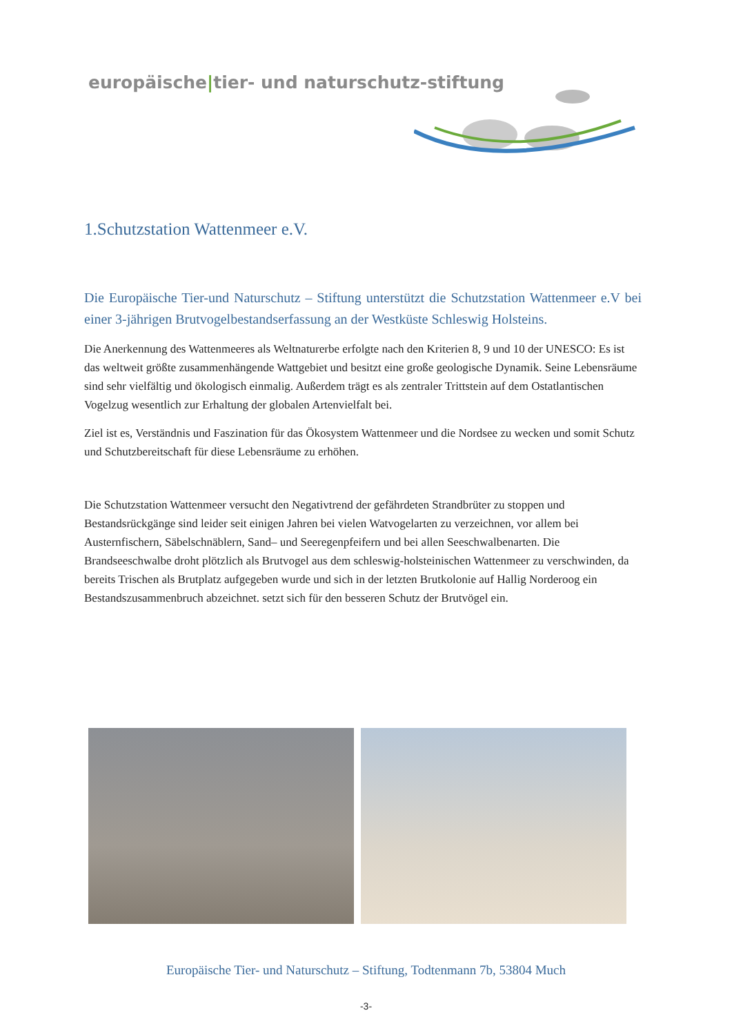europäische|tier- und naturschutz-stiftung
1.Schutzstation Wattenmeer e.V.
Die Europäische Tier-und Naturschutz – Stiftung unterstützt die Schutzstation Wattenmeer e.V bei einer 3-jährigen Brutvogelbestandserfassung an der Westküste Schleswig Holsteins.
Die Anerkennung des Wattenmeeres als Weltnaturerbe erfolgte nach den Kriterien 8, 9 und 10 der UNESCO: Es ist das weltweit größte zusammenhängende Wattgebiet und besitzt eine große geologische Dynamik. Seine Lebensräume sind sehr vielfältig und ökologisch einmalig. Außerdem trägt es als zentraler Trittstein auf dem Ostatlantischen Vogelzug wesentlich zur Erhaltung der globalen Artenvielfalt bei.
Ziel ist es, Verständnis und Faszination für das Ökosystem Wattenmeer und die Nordsee zu wecken und somit Schutz und Schutzbereitschaft für diese Lebensräume zu erhöhen.
Die Schutzstation Wattenmeer versucht den Negativtrend der gefährdeten Strandbrüter zu stoppen und Bestandsrückgänge sind leider seit einigen Jahren bei vielen Watvogelarten zu verzeichnen, vor allem bei Austernfischern, Säbelschnäblern, Sand– und Seeregenpfeifern und bei allen Seeschwalbenarten. Die Brandseeschwalbe droht plötzlich als Brutvogel aus dem schleswig-holsteinischen Wattenmeer zu verschwinden, da bereits Trischen als Brutplatz aufgegeben wurde und sich in der letzten Brutkolonie auf Hallig Norderoog ein Bestandszusammenbruch abzeichnet. setzt sich für den besseren Schutz der Brutvögel ein.
Europäische Tier- und Naturschutz – Stiftung, Todtenmann 7b, 53804 Much
-3-